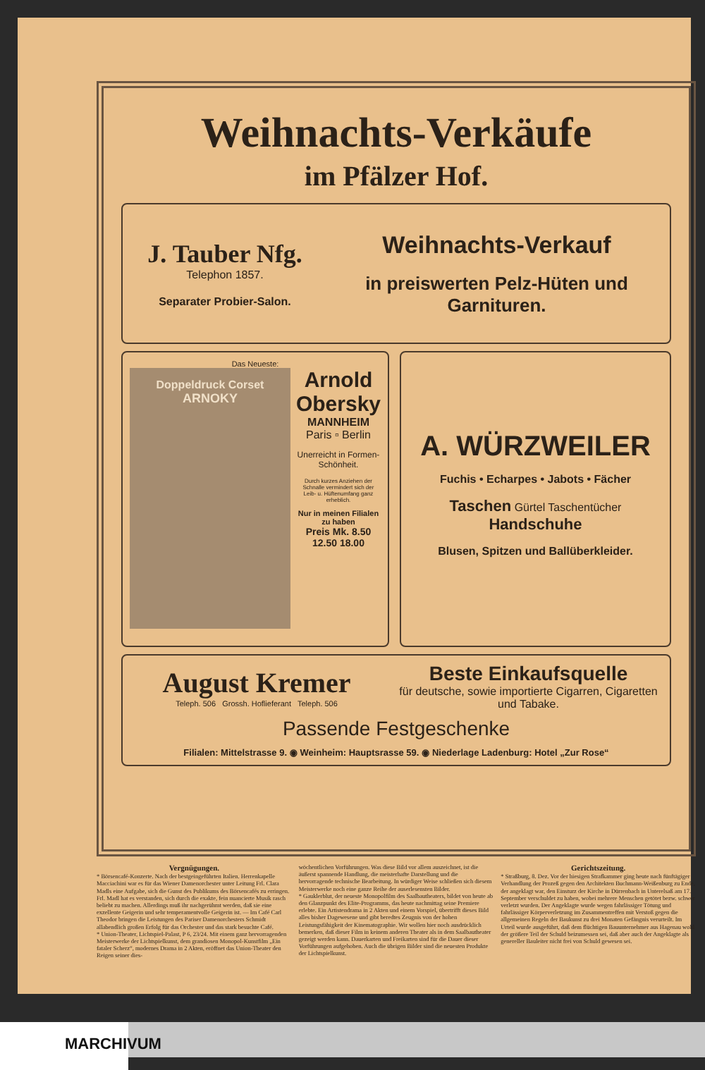Weihnachts-Verkäufe
im Pfälzer Hof.
J. Tauber Nfg.
Telephon 1857.
Separater Probier-Salon.
Weihnachts-Verkauf
in preiswerten Pelz-Hüten und Garnituren.
Das Neueste:
Doppeldruck Corset
ARNOKY
Arnold Obersky
MANNHEIM
Paris ▫ Berlin
Unerreicht in Formen-Schönheit.
Durch kurzes Anziehen der Schnalle vermindert sich der Leib- u. Hüftenumfang ganz erheblich.
Nur in meinen Filialen zu haben
Preis Mk. 8.50 12.50 18.00
A. WÜRZWEILER
Fuchis • Echarpes • Jabots • Fächer
Taschen Gürtel Taschentücher Handschuhe
Blusen, Spitzen und Ballüberkleider.
August Kremer
Teleph. 506 Grossh. Hoflieferant Teleph. 506
Beste Einkaufsquelle
für deutsche, sowie importierte Cigarren, Cigaretten und Tabake.
Passende Festgeschenke
Filialen: Mittelstrasse 9. ◉ Weinheim: Hauptsrasse 59. ◉ Niederlage Ladenburg: Hotel „Zur Rose“
Vergnügungen.
* Börsencafé-Konzerte. Nach der bestgeingeführten Italien. Herrenkapelle Macciachini war es für das Wiener Damenorchester unter Leitung Frl. Clara Madls eine Aufgabe, sich die Gunst des Publikums des Börsencafés zu erringen. Frl. Madl hat es verstanden, sich durch die exakte, fein nuancierte Musik rasch beliebt zu machen. Allerdings muß ihr nachgerühmt werden, daß sie eine exzellente Geigerin und sehr temperamentvolle Geigerin ist. — Im Café Carl Theodor bringen die Leistungen des Pariser Damenorchesters Schmidt allabendlich großen Erfolg für das Orchester und das stark besuchte Café.
* Union-Theater, Lichtspiel-Palast, P 6, 23/24. Mit einem ganz hervorragenden Meisterwerke der Lichtspielkunst, dem grandiosen Monopol-Kunstfilm „Ein fataler Scherz“, modernes Drama in 2 Akten, eröffnet das Union-Theater den Reigen seiner dies-
wöchentlichen Vorführungen. Was diese Bild vor allem auszeichnet, ist die äußerst spannende Handlung, die meisterhafte Darstellung und die hervorragende technische Bearbeitung. In würdiger Weise schließen sich diesem Meisterwerke noch eine ganze Reihe der auserlesensten Bilder.
* Gauklerblut, der neueste Monopolfilm des Saalbautheaters, bildet von heute ab den Glanzpunkt des Elite-Programms, das heute nachmittag seine Premiere erlebte. Ein Artistendrama in 2 Akten und einem Vorspiel, übertrifft dieses Bild alles bisher Dagewesene und gibt beredtes Zeugnis von der hohen Leistungsfähigkeit der Kinematographie. Wir wollen hier noch ausdrücklich bemerken, daß dieser Film in keinem anderen Theater als in dem Saalbautheater gezeigt werden kann. Dauerkarten und Freikarten sind für die Dauer dieser Vorführungen aufgehoben. Auch die übrigen Bilder sind die neuesten Produkte der Lichtspielkunst.
Gerichtszeitung.
* Straßburg, 8. Dez. Vor der hiesigen Strafkammer ging heute nach fünftägiger Verhandlung der Prozeß gegen den Architekten Buchmann-Weißenburg zu Ende, der angeklagt war, den Einsturz der Kirche in Dürrenbach in Unterelsaß am 17. September verschuldet zu haben, wobei mehrere Menschen getötet bezw. schwer verletzt wurden. Der Angeklagte wurde wegen fahrlässiger Tötung und fahrlässiger Körperverletzung im Zusammentreffen mit Verstoß gegen die allgemeinen Regeln der Baukunst zu drei Monaten Gefängnis verurteilt. Im Urteil wurde ausgeführt, daß dem flüchtigen Bauunternehmer aus Hagenau wohl der größere Teil der Schuld beizumessen sei, daß aber auch der Angeklagte als genereller Bauleiter nicht frei von Schuld gewesen sei.
MARCHIVUM